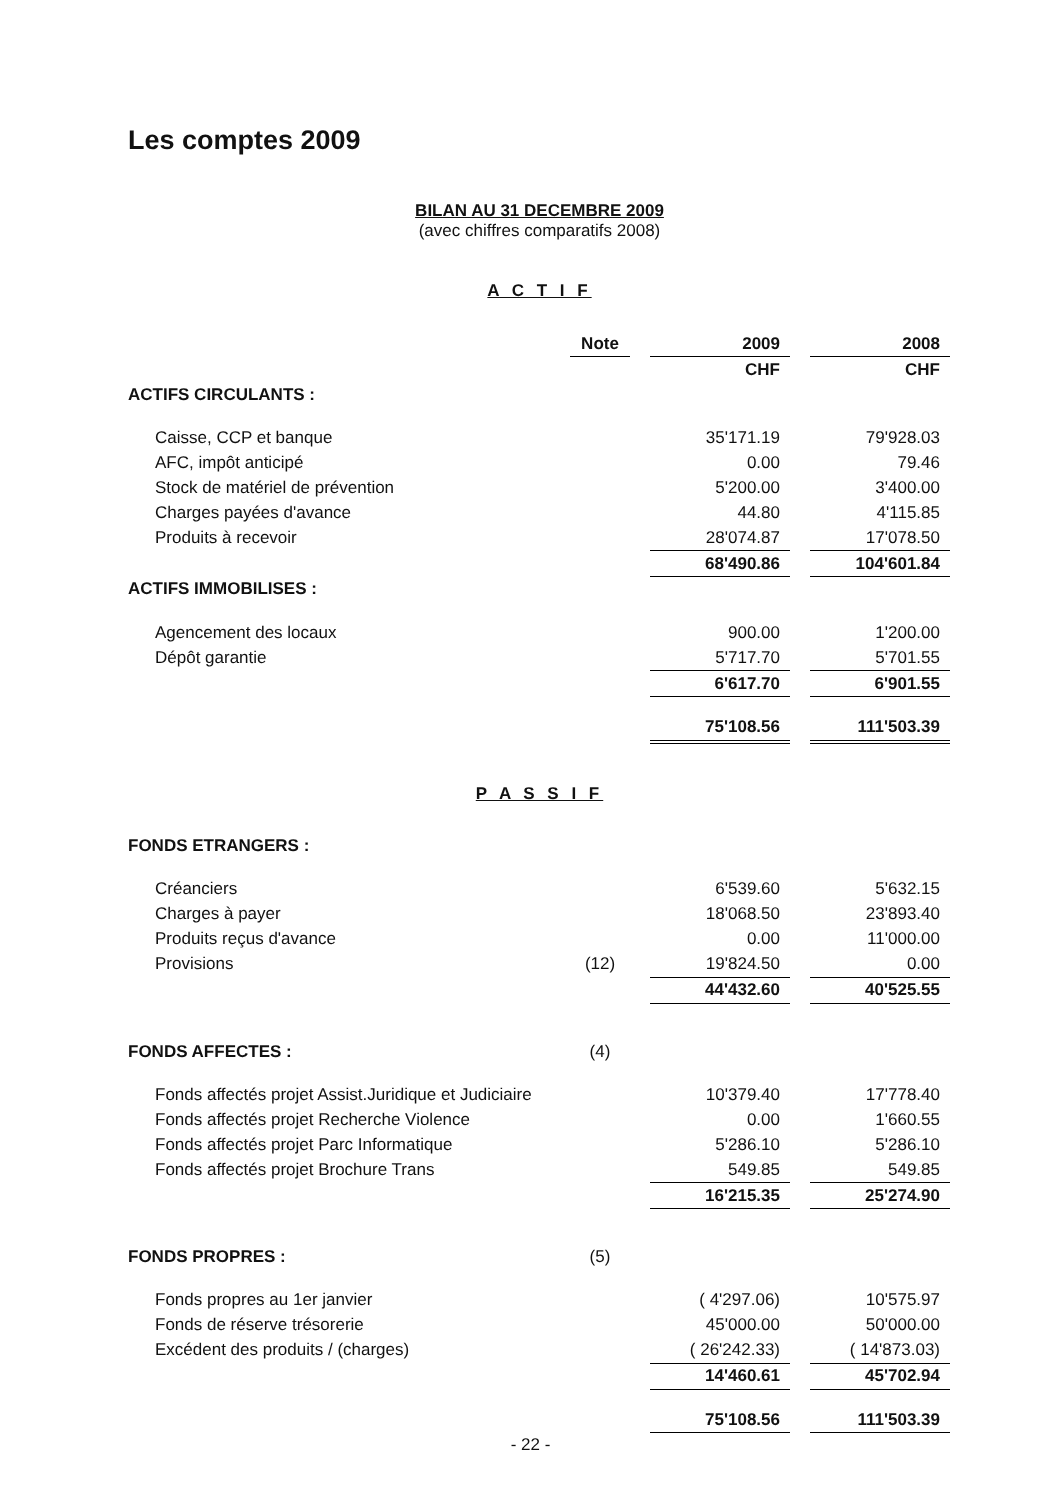Les comptes 2009
BILAN AU 31 DECEMBRE 2009
(avec chiffres comparatifs 2008)
A C T I F
| | Note | | 2009 | | 2008 |
| --- | --- | --- | --- | --- | --- |
| | | | CHF | | CHF |
| ACTIFS CIRCULANTS : | | | | | |
| Caisse, CCP et banque | | | 35'171.19 | | 79'928.03 |
| AFC, impôt anticipé | | | 0.00 | | 79.46 |
| Stock de matériel de prévention | | | 5'200.00 | | 3'400.00 |
| Charges payées d'avance | | | 44.80 | | 4'115.85 |
| Produits à recevoir | | | 28'074.87 | | 17'078.50 |
| | | | 68'490.86 | | 104'601.84 |
| ACTIFS IMMOBILISES : | | | | | |
| Agencement des locaux | | | 900.00 | | 1'200.00 |
| Dépôt garantie | | | 5'717.70 | | 5'701.55 |
| | | | 6'617.70 | | 6'901.55 |
| | | | 75'108.56 | | 111'503.39 |
P A S S I F
| FONDS ETRANGERS : | | | | | |
| Créanciers | | | 6'539.60 | | 5'632.15 |
| Charges à payer | | | 18'068.50 | | 23'893.40 |
| Produits reçus d'avance | | | 0.00 | | 11'000.00 |
| Provisions | (12) | | 19'824.50 | | 0.00 |
| | | | 44'432.60 | | 40'525.55 |
| FONDS AFFECTES : | (4) | | | | |
| Fonds affectés projet Assist.Juridique et Judiciaire | | | 10'379.40 | | 17'778.40 |
| Fonds affectés projet Recherche Violence | | | 0.00 | | 1'660.55 |
| Fonds affectés projet Parc Informatique | | | 5'286.10 | | 5'286.10 |
| Fonds affectés projet Brochure Trans | | | 549.85 | | 549.85 |
| | | | 16'215.35 | | 25'274.90 |
| FONDS PROPRES : | (5) | | | | |
| Fonds propres au 1er janvier | | | ( 4'297.06) | | 10'575.97 |
| Fonds de réserve trésorerie | | | 45'000.00 | | 50'000.00 |
| Excédent des produits / (charges) | | | ( 26'242.33) | | ( 14'873.03) |
| | | | 14'460.61 | | 45'702.94 |
| | | | 75'108.56 | | 111'503.39 |
- 22 -